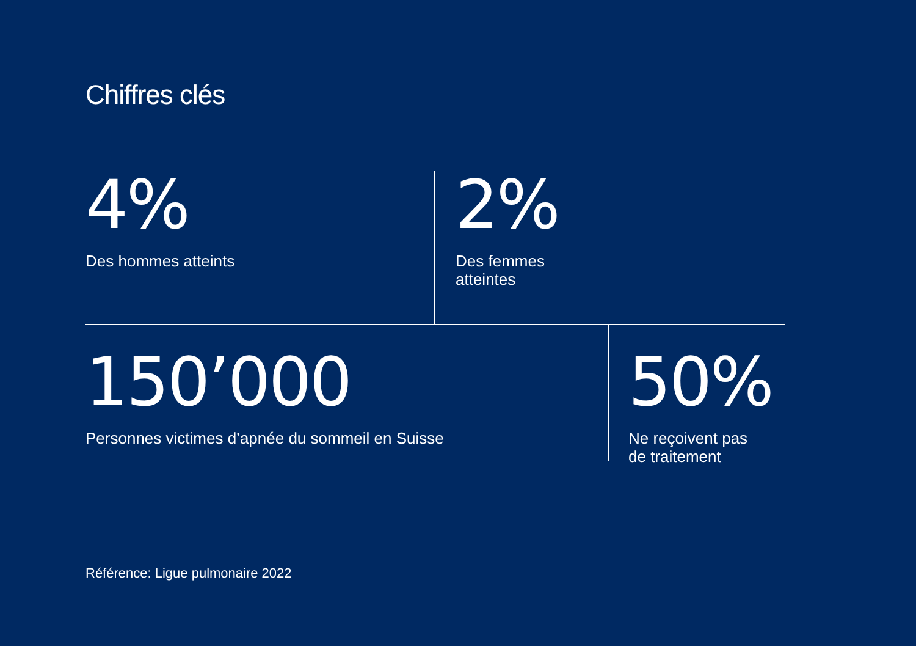Chiffres clés
4%
Des hommes atteints
2%
Des femmes
atteintes
150’000
Personnes victimes d’apnée du sommeil en Suisse
50%
Ne reçoivent pas
de traitement
Référence: Ligue pulmonaire 2022